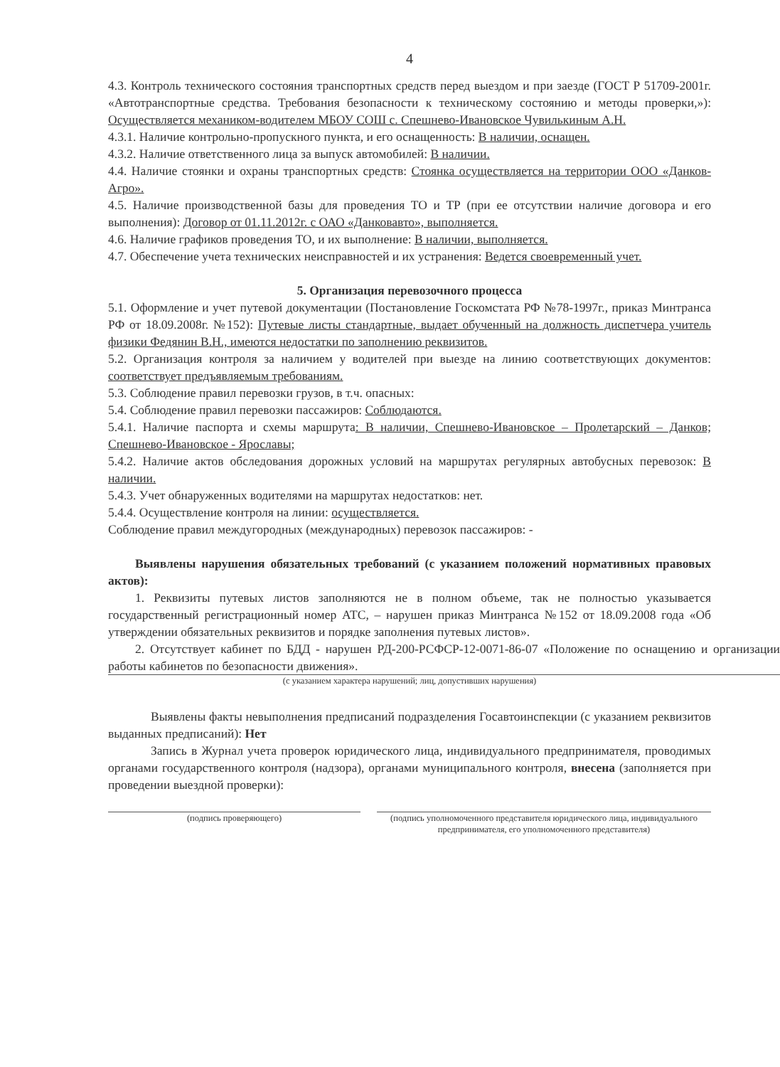4
4.3. Контроль технического состояния транспортных средств перед выездом и при заезде (ГОСТ Р 51709-2001г. «Автотранспортные средства. Требования безопасности к техническому состоянию и методы проверки,»): Осуществляется механиком-водителем МБОУ СОШ с. Спешнево-Ивановское Чувилькиным А.Н.
4.3.1. Наличие контрольно-пропускного пункта, и его оснащенность: В наличии, оснащен.
4.3.2. Наличие ответственного лица за выпуск автомобилей: В наличии.
4.4. Наличие стоянки и охраны транспортных средств: Стоянка осуществляется на территории ООО «Данков-Агро».
4.5. Наличие производственной базы для проведения ТО и ТР (при ее отсутствии наличие договора и его выполнения): Договор от 01.11.2012г. с ОАО «Данковавто», выполняется.
4.6. Наличие графиков проведения ТО, и их выполнение: В наличии, выполняется.
4.7. Обеспечение учета технических неисправностей и их устранения: Ведется своевременный учет.
5. Организация перевозочного процесса
5.1. Оформление и учет путевой документации (Постановление Госкомстата РФ №78-1997г., приказ Минтранса РФ от 18.09.2008г. №152): Путевые листы стандартные, выдает обученный на должность диспетчера учитель физики Федянин В.Н., имеются недостатки по заполнению реквизитов.
5.2. Организация контроля за наличием у водителей при выезде на линию соответствующих документов: соответствует предъявляемым требованиям.
5.3. Соблюдение правил перевозки грузов, в т.ч. опасных:
5.4. Соблюдение правил перевозки пассажиров: Соблюдаются.
5.4.1. Наличие паспорта и схемы маршрута: В наличии, Спешнево-Ивановское – Пролетарский – Данков; Спешнево-Ивановское - Ярославы;
5.4.2. Наличие актов обследования дорожных условий на маршрутах регулярных автобусных перевозок: В наличии.
5.4.3. Учет обнаруженных водителями на маршрутах недостатков: нет.
5.4.4. Осуществление контроля на линии: осуществляется.
Соблюдение правил междугородных (международных) перевозок пассажиров: -
Выявлены нарушения обязательных требований (с указанием положений нормативных правовых актов):
1. Реквизиты путевых листов заполняются не в полном объеме, так не полностью указывается государственный регистрационный номер АТС, – нарушен приказ Минтранса №152 от 18.09.2008 года «Об утверждении обязательных реквизитов и порядке заполнения путевых листов».
2. Отсутствует кабинет по БДД - нарушен РД-200-РСФСР-12-0071-86-07 «Положение по оснащению и организации работы кабинетов по безопасности движения».
(с указанием характера нарушений; лиц, допустивших нарушения)
Выявлены факты невыполнения предписаний подразделения Госавтоинспекции (с указанием реквизитов выданных предписаний): Нет
Запись в Журнал учета проверок юридического лица, индивидуального предпринимателя, проводимых органами государственного контроля (надзора), органами муниципального контроля, внесена (заполняется при проведении выездной проверки):
(подпись проверяющего) (подпись уполномоченного представителя юридического лица, индивидуального предпринимателя, его уполномоченного представителя)